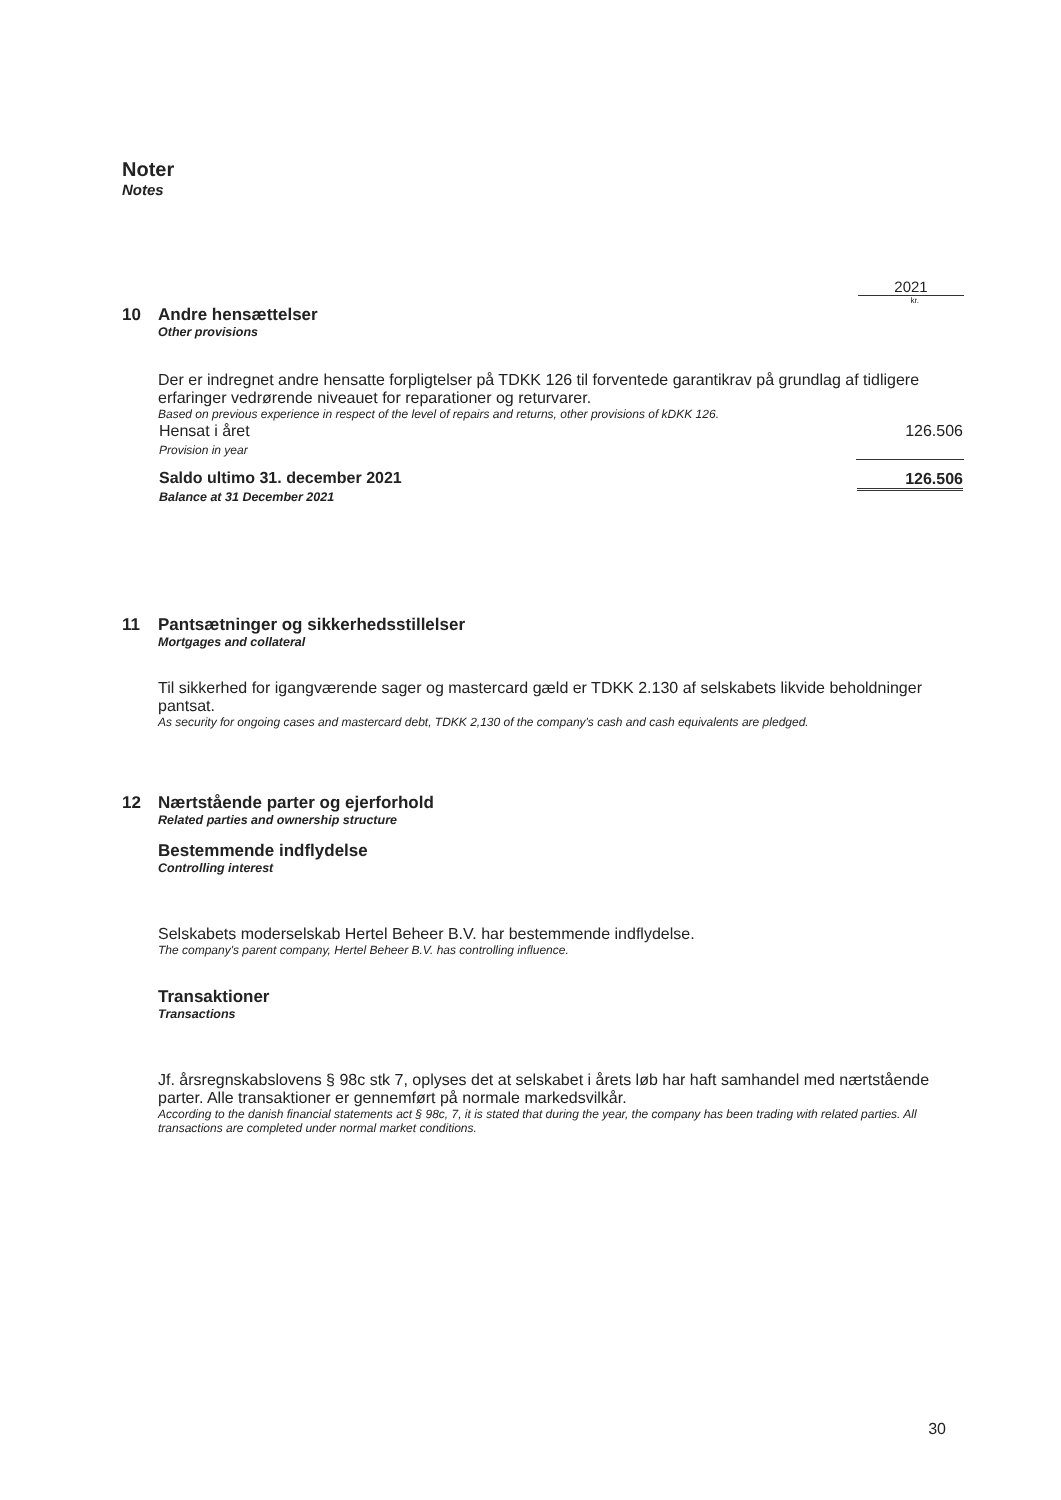Noter
Notes
2021
kr.
10 Andre hensættelser
Other provisions
Der er indregnet andre hensatte forpligtelser på TDKK 126 til forventede garantikrav på grundlag af tidligere erfaringer vedrørende niveauet for reparationer og returvarer.
Based on previous experience in respect of the level of repairs and returns, other provisions of kDKK 126.
| Hensat i året Provision in year | 126.506 |
| Saldo ultimo 31. december 2021 Balance at 31 December 2021 | 126.506 |
11 Pantsætninger og sikkerhedsstillelser
Mortgages and collateral
Til sikkerhed for igangværende sager og mastercard gæld er TDKK 2.130 af selskabets likvide beholdninger pantsat.
As security for ongoing cases and mastercard debt, TDKK 2,130 of the company's cash and cash equivalents are pledged.
12 Nærtstående parter og ejerforhold
Related parties and ownership structure
Bestemmende indflydelse
Controlling interest
Selskabets moderselskab Hertel Beheer B.V. har bestemmende indflydelse.
The company's parent company, Hertel Beheer B.V. has controlling influence.
Transaktioner
Transactions
Jf. årsregnskabslovens § 98c stk 7, oplyses det at selskabet i årets løb har haft samhandel med nærtstående parter. Alle transaktioner er gennemført på normale markedsvilkår.
According to the danish financial statements act § 98c, 7, it is stated that during the year, the company has been trading with related parties. All transactions are completed under normal market conditions.
30